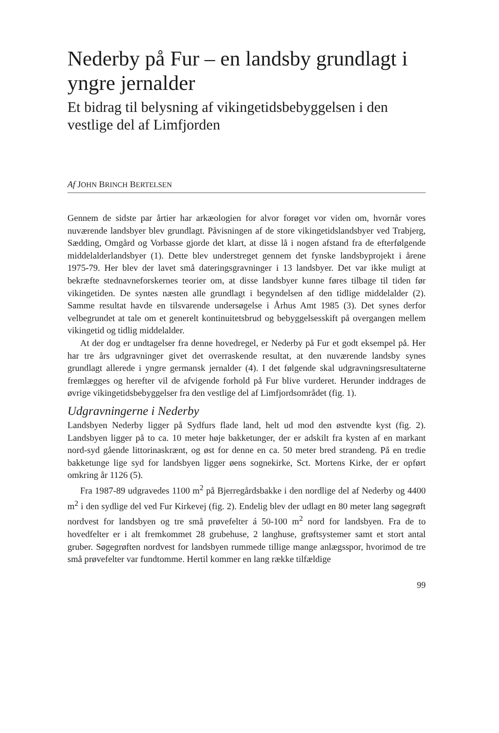Nederby på Fur – en landsby grundlagt i yngre jernalder
Et bidrag til belysning af vikingetidsbebyggelsen i den vestlige del af Limfjorden
Af JOHN BRINCH BERTELSEN
Gennem de sidste par årtier har arkæologien for alvor forøget vor viden om, hvornår vores nuværende landsbyer blev grundlagt. Påvisningen af de store vikingetidslandsbyer ved Trabjerg, Sædding, Omgård og Vorbasse gjorde det klart, at disse lå i nogen afstand fra de efterfølgende middelalderlandsbyer (1). Dette blev understreget gennem det fynske landsbyprojekt i årene 1975-79. Her blev der lavet små dateringsgravninger i 13 landsbyer. Det var ikke muligt at bekræfte stednavneforskernes teorier om, at disse landsbyer kunne føres tilbage til tiden før vikingetiden. De syntes næsten alle grundlagt i begyndelsen af den tidlige middelalder (2). Samme resultat havde en tilsvarende undersøgelse i Århus Amt 1985 (3). Det synes derfor velbegrundet at tale om et generelt kontinuitetsbrud og bebyggelsesskift på overgangen mellem vikingetid og tidlig middelalder.
At der dog er undtagelser fra denne hovedregel, er Nederby på Fur et godt eksempel på. Her har tre års udgravninger givet det overraskende resultat, at den nuværende landsby synes grundlagt allerede i yngre germansk jernalder (4). I det følgende skal udgravningsresultaterne fremlægges og herefter vil de afvigende forhold på Fur blive vurderet. Herunder inddrages de øvrige vikingetidsbebyggelser fra den vestlige del af Limfjordsområdet (fig. 1).
Udgravningerne i Nederby
Landsbyen Nederby ligger på Sydfurs flade land, helt ud mod den østvendte kyst (fig. 2). Landsbyen ligger på to ca. 10 meter høje bakketunger, der er adskilt fra kysten af en markant nord-syd gående littorinaskrænt, og øst for denne en ca. 50 meter bred strandeng. På en tredie bakketunge lige syd for landsbyen ligger øens sognekirke, Sct. Mortens Kirke, der er opført omkring år 1126 (5).
Fra 1987-89 udgravedes 1100 m<sup>2</sup> på Bjerregårdsbakke i den nordlige del af Nederby og 4400 m<sup>2</sup> i den sydlige del ved Fur Kirkevej (fig. 2). Endelig blev der udlagt en 80 meter lang søgegrøft nordvest for landsbyen og tre små prøvefelter á 50-100 m<sup>2</sup> nord for landsbyen. Fra de to hovedfelter er i alt fremkommet 28 grubehuse, 2 langhuse, grøftsystemer samt et stort antal gruber. Søgegrøften nordvest for landsbyen rummede tillige mange anlægsspor, hvorimod de tre små prøvefelter var fundtomme. Hertil kommer en lang række tilfældige
99